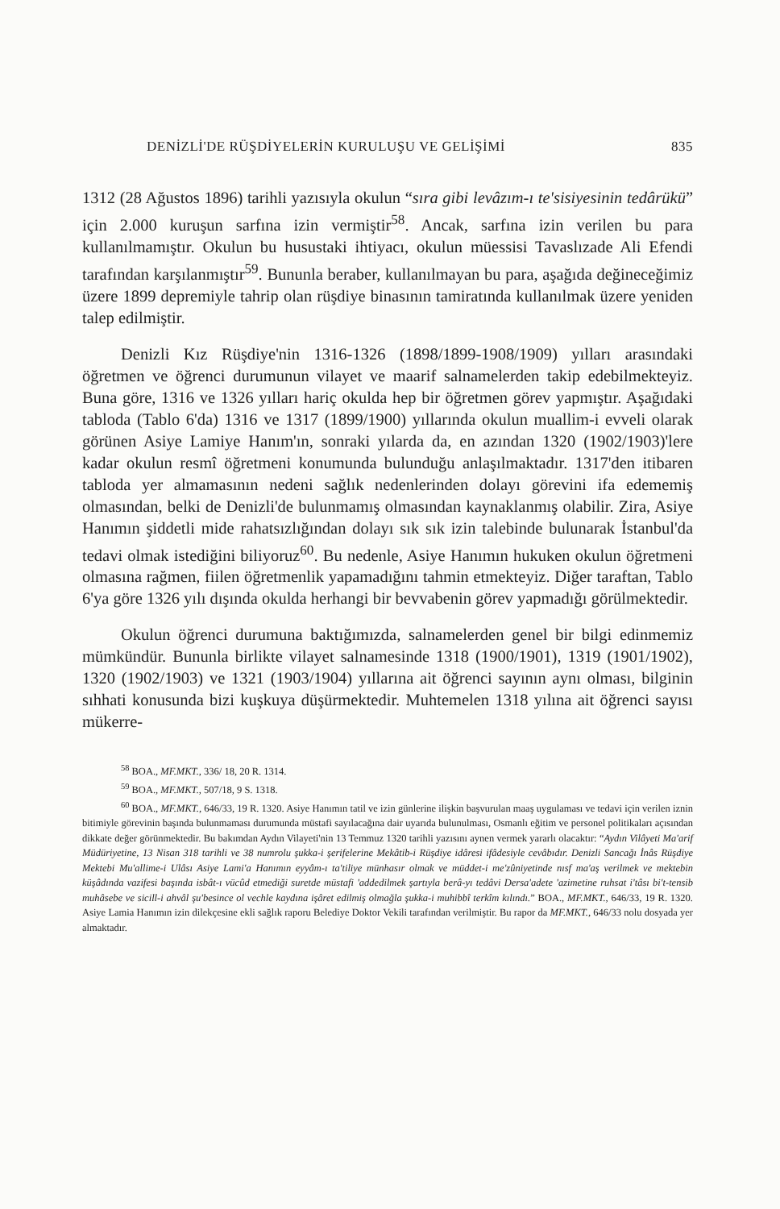DENİZLİ'DE RÜŞDİYELERİN KURULUŞU VE GELİŞİMİ 835
1312 (28 Ağustos 1896) tarihli yazısıyla okulun “sıra gibi levâzım-ı te'sisiyesinin tedârükü” için 2.000 kuruşun sarfına izin vermiştir<sup>58</sup>. Ancak, sarfına izin verilen bu para kullanılmamıştır. Okulun bu husustaki ihtiyacı, okulun müessisi Tavaslızade Ali Efendi tarafından karşılanmıştır<sup>59</sup>. Bununla beraber, kullanılmayan bu para, aşağıda değineceğimiz üzere 1899 depremiyle tahrip olan rüşdiye binasının tamiratında kullanılmak üzere yeniden talep edilmiştir.
Denizli Kız Rüşdiye'nin 1316-1326 (1898/1899-1908/1909) yılları arasındaki öğretmen ve öğrenci durumunun vilayet ve maarif salnamelerden takip edebilmekteyiz. Buna göre, 1316 ve 1326 yılları hariç okulda hep bir öğretmen görev yapmıştır. Aşağıdaki tabloda (Tablo 6'da) 1316 ve 1317 (1899/1900) yıllarında okulun muallim-i evveli olarak görünen Asiye Lamiye Hanım'ın, sonraki yılarda da, en azından 1320 (1902/1903)'lere kadar okulun resmî öğretmeni konumunda bulunduğu anlaşılmaktadır. 1317'den itibaren tabloda yer almamasının nedeni sağlık nedenlerinden dolayı görevini ifa edememiş olmasından, belki de Denizli'de bulunmamış olmasından kaynaklanmış olabilir. Zira, Asiye Hanımın şiddetli mide rahatsızlığından dolayı sık sık izin talebinde bulunarak İstanbul'da tedavi olmak istediğini biliyoruz<sup>60</sup>. Bu nedenle, Asiye Hanımın hukuken okulun öğretmeni olmasına rağmen, fiilen öğretmenlik yapamadığını tahmin etmekteyiz. Diğer taraftan, Tablo 6'ya göre 1326 yılı dışında okulda herhangi bir bevvabenin görev yapmadığı görülmektedir.
Okulun öğrenci durumuna baktığımızda, salnamelerden genel bir bilgi edinmemiz mümkündür. Bununla birlikte vilayet salnamesinde 1318 (1900/1901), 1319 (1901/1902), 1320 (1902/1903) ve 1321 (1903/1904) yıllarına ait öğrenci sayının aynı olması, bilginin sıhhati konusunda bizi kuşkuya düşürmektedir. Muhtemelen 1318 yılına ait öğrenci sayısı mükerre-
<sup>58</sup> BOA., MF.MKT., 336/ 18, 20 R. 1314.
<sup>59</sup> BOA., MF.MKT., 507/18, 9 S. 1318.
<sup>60</sup> BOA., MF.MKT., 646/33, 19 R. 1320. Asiye Hanımın tatil ve izin günlerine ilişkin başvurulan maaş uygulaması ve tedavi için verilen iznin bitimiyle görevinin başında bulunmaması durumunda müstafi sayılacağına dair uyarıda bulunulması, Osmanlı eğitim ve personel politikaları açısından dikkate değer görünmektedir. Bu bakımdan Aydın Vilayeti'nin 13 Temmuz 1320 tarihli yazısını aynen vermek yararlı olacaktır: “Aydın Vilâyeti Ma'arif Müdüriyetine, 13 Nisan 318 tarihli ve 38 numrolu şukka-i şerifelerine Mekâtib-i Rüşdiye idâresi ifâdesiyle cevâbıdır. Denizli Sancağı İnâs Rüşdiye Mektebi Mu'allime-i Ulâsı Asiye Lami'a Hanımın eyyâm-ı ta'tiliye münhasır olmak ve müddet-i me'zûniyetinde nısf ma'aş verilmek ve mektebin küşâdında vazifesi başında isbât-ı vücûd etmediği suretde müstafi 'addedilmek şartıyla berâ-yı tedâvi Dersa'adete 'azimetine ruhsat i'tâsı bi't-tensib muhâsebe ve sicill-i ahvâl şu'besince ol vechle kaydına işâret edilmiş olmağla şukka-i muhibbî terkîm kılındı.” BOA., MF.MKT., 646/33, 19 R. 1320. Asiye Lamia Hanımın izin dilekçesine ekli sağlık raporu Belediye Doktor Vekili tarafından verilmiştir. Bu rapor da MF.MKT., 646/33 nolu dosyada yer almaktadır.